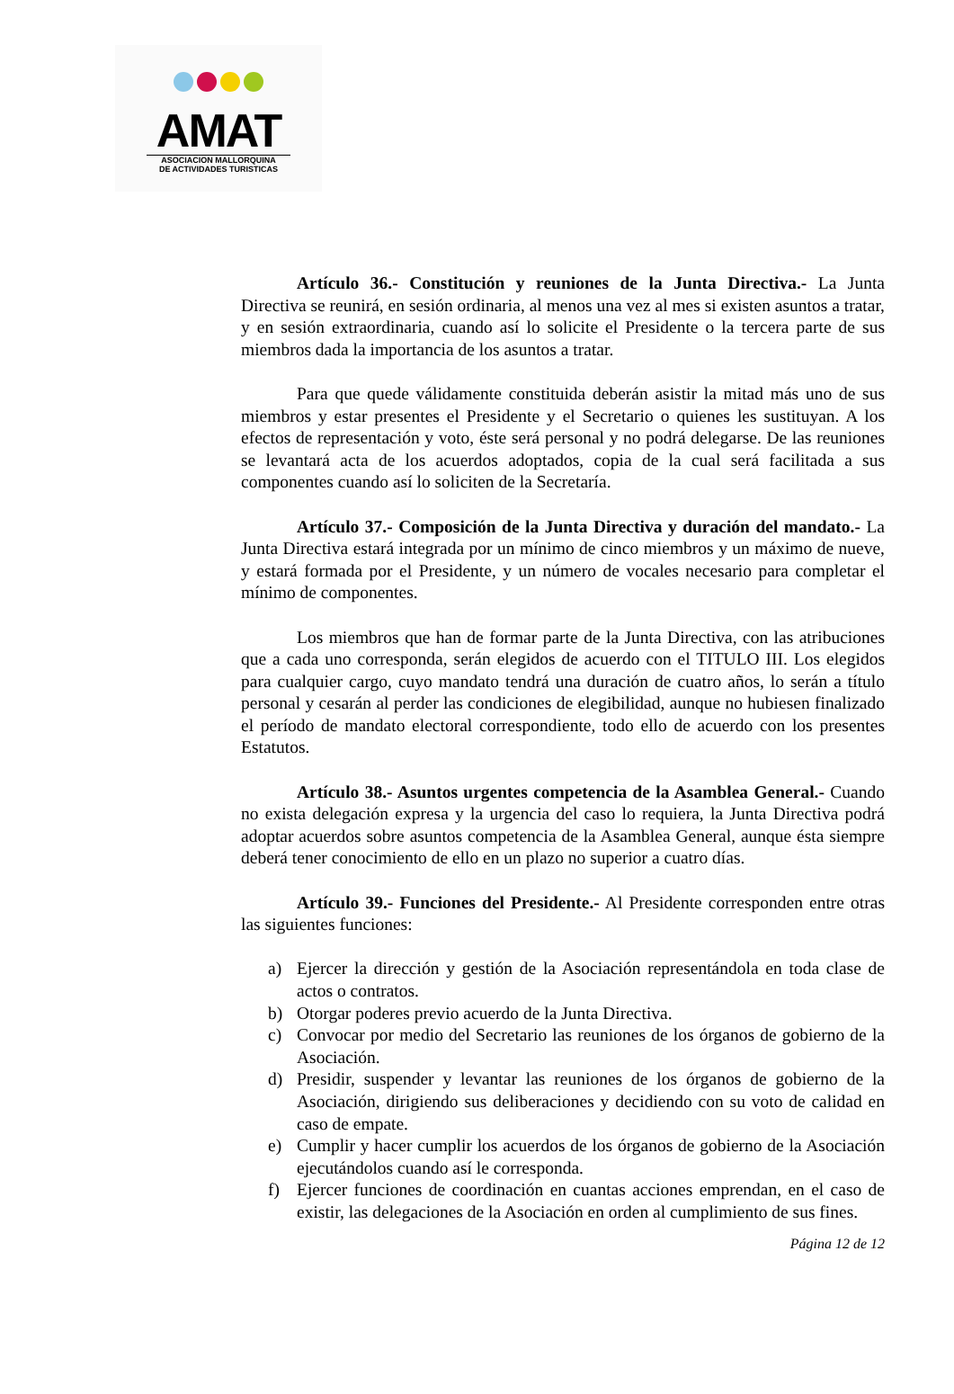AMAT
ASOCIACION MALLORQUINA
DE ACTIVIDADES TURISTICAS
Artículo 36.- Constitución y reuniones de la Junta Directiva.- La Junta Directiva se reunirá, en sesión ordinaria, al menos una vez al mes si existen asuntos a tratar, y en sesión extraordinaria, cuando así lo solicite el Presidente o la tercera parte de sus miembros dada la importancia de los asuntos a tratar.
Para que quede válidamente constituida deberán asistir la mitad más uno de sus miembros y estar presentes el Presidente y el Secretario o quienes les sustituyan. A los efectos de representación y voto, éste será personal y no podrá delegarse. De las reuniones se levantará acta de los acuerdos adoptados, copia de la cual será facilitada a sus componentes cuando así lo soliciten de la Secretaría.
Artículo 37.- Composición de la Junta Directiva y duración del mandato.- La Junta Directiva estará integrada por un mínimo de cinco miembros y un máximo de nueve, y estará formada por el Presidente, y un número de vocales necesario para completar el mínimo de componentes.
Los miembros que han de formar parte de la Junta Directiva, con las atribuciones que a cada uno corresponda, serán elegidos de acuerdo con el TITULO III. Los elegidos para cualquier cargo, cuyo mandato tendrá una duración de cuatro años, lo serán a título personal y cesarán al perder las condiciones de elegibilidad, aunque no hubiesen finalizado el período de mandato electoral correspondiente, todo ello de acuerdo con los presentes Estatutos.
Artículo 38.- Asuntos urgentes competencia de la Asamblea General.- Cuando no exista delegación expresa y la urgencia del caso lo requiera, la Junta Directiva podrá adoptar acuerdos sobre asuntos competencia de la Asamblea General, aunque ésta siempre deberá tener conocimiento de ello en un plazo no superior a cuatro días.
Artículo 39.- Funciones del Presidente.- Al Presidente corresponden entre otras las siguientes funciones:
a) Ejercer la dirección y gestión de la Asociación representándola en toda clase de actos o contratos.
b) Otorgar poderes previo acuerdo de la Junta Directiva.
c) Convocar por medio del Secretario las reuniones de los órganos de gobierno de la Asociación.
d) Presidir, suspender y levantar las reuniones de los órganos de gobierno de la Asociación, dirigiendo sus deliberaciones y decidiendo con su voto de calidad en caso de empate.
e) Cumplir y hacer cumplir los acuerdos de los órganos de gobierno de la Asociación ejecutándolos cuando así le corresponda.
f) Ejercer funciones de coordinación en cuantas acciones emprendan, en el caso de existir, las delegaciones de la Asociación en orden al cumplimiento de sus fines.
Página 12 de 12